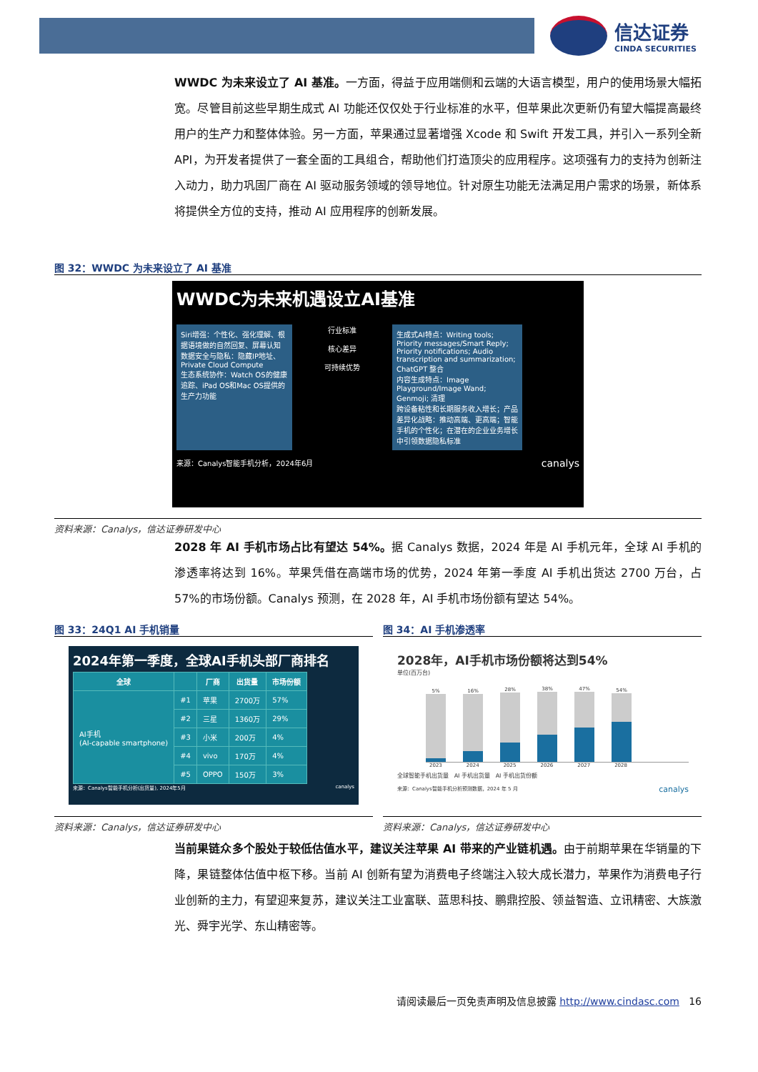信达证券
CINDA SECURITIES
WWDC 为未来设立了 AI 基准。一方面，得益于应用端侧和云端的大语言模型，用户的使用场景大幅拓宽。尽管目前这些早期生成式 AI 功能还仅仅处于行业标准的水平，但苹果此次更新仍有望大幅提高最终用户的生产力和整体体验。另一方面，苹果通过显著增强 Xcode 和 Swift 开发工具，并引入一系列全新 API，为开发者提供了一套全面的工具组合，帮助他们打造顶尖的应用程序。这项强有力的支持为创新注入动力，助力巩固厂商在 AI 驱动服务领域的领导地位。针对原生功能无法满足用户需求的场景，新体系将提供全方位的支持，推动 AI 应用程序的创新发展。
图 32：WWDC 为未来设立了 AI 基准
WWDC为未来机遇设立AI基准
Siri增强：个性化、强化理解、根据语境做的自然回复、屏幕认知
数据安全与隐私：隐藏IP地址、Private Cloud Compute
生态系统协作：Watch OS的健康追踪、iPad OS和Mac OS提供的生产力功能
行业标准
核心差异
可持续优势
生成式AI特点：Writing tools; Priority messages/Smart Reply; Priority notifications; Audio transcription and summarization; ChatGPT 整合
内容生成特点：Image Playground/Image Wand; Genmoji; 清理
跨设备粘性和长期服务收入增长；产品差异化战略：推动高端、更高端；智能手机的个性化；在潜在的企业业务增长中引领数据隐私标准
来源：Canalys智能手机分析，2024年6月 canalys
资料来源：Canalys，信达证券研发中心
2028 年 AI 手机市场占比有望达 54%。据 Canalys 数据，2024 年是 AI 手机元年，全球 AI 手机的渗透率将达到 16%。苹果凭借在高端市场的优势，2024 年第一季度 AI 手机出货达 2700 万台，占 57%的市场份额。Canalys 预测，在 2028 年，AI 手机市场份额有望达 54%。
图 33：24Q1 AI 手机销量 图 34：AI 手机渗透率
2024年第一季度，全球AI手机头部厂商排名
| 全球 | | 厂商 | 出货量 | 市场份额 |
| --- | --- | --- | --- | --- |
| AI手机 (AI-capable smartphone) | #1 | 苹果 | 2700万 | 57% |
| | #2 | 三星 | 1360万 | 29% |
| | #3 | 小米 | 200万 | 4% |
| | #4 | vivo | 170万 | 4% |
| | #5 | OPPO | 150万 | 3% |
来源：Canalys智能手机分析(出货量), 2024年5月 canalys
2028年，AI手机市场份额将达到54%
单位(百万台)
5%
16%
28%
38%
47%
54%
2023 2024 2025 2026 2027 2028
全球智能手机出货量 AI 手机出货量 AI 手机出货份额
来源：Canalys智能手机分析预测数据，2024 年 5 月 canalys
资料来源：Canalys，信达证券研发中心 资料来源：Canalys，信达证券研发中心
当前果链众多个股处于较低估值水平，建议关注苹果 AI 带来的产业链机遇。由于前期苹果在华销量的下降，果链整体估值中枢下移。当前 AI 创新有望为消费电子终端注入较大成长潜力，苹果作为消费电子行业创新的主力，有望迎来复苏，建议关注工业富联、蓝思科技、鹏鼎控股、领益智造、立讯精密、大族激光、舜宇光学、东山精密等。
请阅读最后一页免责声明及信息披露 http://www.cindasc.com 16